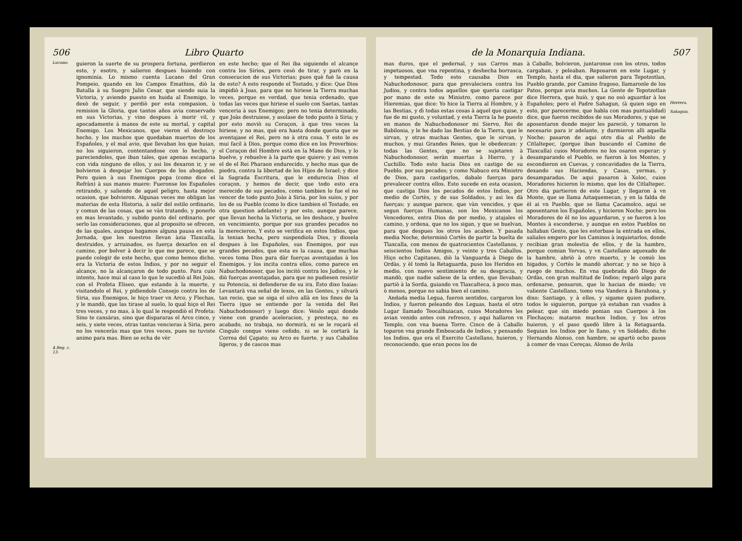506 Libro Quarto
Lucano.
4.Reg. c. 13.
guieron la suerte de su prospera fortuna, perdieron esto, y esotro, y salieron despues huiendo con ignominia. Lo mismo cuenta Lucano del Gran Pompeio, quando en los Campos Emathios, diò la Batalla à su Suegro Julio Cesar, que siendo suia la Victoria, y aviendo puesto en huida al Enemigo, lo dexò de seguir, y perdiò por esta compasion, ù remision la Gloria, que tantos años avia conservado en sus Victorias, y vino despues à morir vil, y apocadamente à manos de este su mortal, y capital Enemigo. Los Mexicanos, que vieron el destroço hecho, y los muchos que quedaban muertos de los Españoles, y el mal avio, que llevaban los que huian, no los siguieron, contentandose con lo hecho, y pareciendoles, que iban tales, que apenas escaparia con vida ninguno de ellos, y asi los dexaron ir, y se bolvieron à despojar los Cuerpos de los ahogados. Pero quien à sus Enemigos popa (como dice el Refràn) à sus manos muere: Fueronse los Españoles retirando, y saliendo de aquel peligro, hasta mejor ocasion, que bolvieron. Algunas veces me obligan las materias de esta Historia, à salir del estilo ordinario, y comun de las cosas, que se vàn tratando, y ponerlo en mas levantado, y subido punto del ordinario, por serlo las consideraciones, que al proposito se ofrecen, de las quales, aunque hagamos alguna pausa en esta Jornada, que los nuestros llevan àzia Tlaxcalla, destruidos, y arruinados, es fuerça dexarlos en el camino, por bolver à decir lo que me parece, que se puede colegir de este hecho, que como hemos dicho, era la Victoria de estos Indios, y por no seguir el alcançe, no la alcançaron de todo punto. Para cuio intento, hace mui al caso lo que le sucediò al Rei Joàs, con el Profeta Eliseo, que estando à la muerte, y visitandolo el Rei, y pidiendole Consejo contra los de Siria, sus Enemigos, le hiço traer vn Arco, y Flechas, y le mandò, que las tirase al suelo, lo qual hiço el Rei tres veces, y no mas, à lo qual le respondiò el Profeta: Sino te cansàras, sino que dispararas el Arco cinco, y seis, y siete veces, otras tantas vencieras à Siria, pero no los venceràs mas que tres veces, pues no tuviste animo para mas. Bien se echa de vèr
en este hecho; que el Rei iba siguiendo el alcançe contra los Sirios, pero cesò de tirar, y parò en la consecucion de sus Victorias; pues què fuè la causa de esto? A esto responde el Tostado, y dice: Que Dios impidiò à Joas, para que no hiriese la Tierra muchas veces, porque es verdad, que tenia ordenado, que todas las veces que hiriese el suelo con Saetas, tantas venceria à sus Enemigos; pero no tenia determinado, que Joàs destruiese, y asolase de todo punto à Siria; y por esto moviò su Coraçon, à que tres veces la hiriese, y no mas, què era hasta donde queria que se aventajase el Rei, pero no à otra cosa. Y esto le es mui facil à Dios, porque como dice en los Proverbios: el Coraçon del Hombre està en la Mano de Dios, y lo buelve, y rebuelve à la parte que quiere; y asi vemos el de el Rei Pharaon endurecido, y hecho mas que de piedra, contra la libertad de los Hijos de Israel; y dice la Sagrada Escritura, que le endurecia Dios el coraçon, y hemos de decir, que todo esto era merecido de sus pecados, como tambien lo fue el no vencer de todo punto Joàs à Siria, por los suios, y por los de su Pueblo (como lo dice tambien el Tostado, en otra question adelante) y por esto, aunque parece, que llevan hecha la Victoria, se les deshace, y buelve en vencimiento, porque por sus grandes pecados no la merecieron. Y esto se verifica en estos Indios, que la tenian hecha, pero suspendiola Dios, y diosela despues à los Españoles, sus Enemigos, por sus grandes pecados, que esta es la causa, que muchas veces toma Dios para dàr fuerças aventajadas à los Enemigos, y los incita contra ellos, como parece en Nabuchodonosor, que los incitò contra los Judios, y le diò fuerças aventajadas, para que no pudiesen resistir su Potencia, ni defenderse de su ira. Esto dixo Isaias: Levantarà vna señal de lexos, en las Gentes, y silvarà tan recio, que se oiga el silvo allà en los fines de la Tierra (que se entiende por la venida del Rei Nabuchodonosor) y luego dice: Veislo aqui donde viene con grande aceleracion, y presteça, no es acabado, no trabaja, no dormirà, ni se le roçarà el Cingulo conque viene ceñido, ni se le cortarà la Correa del Çapato; su Arco es fuerte, y sus Caballos ligeros, y de cascos mas
de la Monarquia Indiana. 507
mas duros, que el pedernal, y sus Carros mas impetuosos, que vna repentina, y deshecha borrasca, y tempestad. Todo esto causaba Dios en Nabuchodonosor, para que prevaleciera contra los Judios, y contra todos aquellos que queria castigar por mano de este su Ministro, como parece por Hieremias, que dice: Yo hice la Tierra al Hombre, y à las Bestias, y dì todas estas cosas à aquel que quise, y fue de mi gusto, y voluntad, y esta Tierra la he puesto en manos de Nabuchodonosor mi Siervo, Rei de Babilonia, y le he dado las Bestias de la Tierra, que le sirvan, y otras muchas Gentes, que le sirvan, y muchos, y mui Grandes Reies, que le obedezcan: y todas las Gentes, que no se sujetaren à Nabuchodonosor, seràn muertas à Hierro, y à Cuchillo. Todo esto hacia Dios en castigo de su Pueblo, por sus pecados; y como Nabuco era Ministro de Dios, para castigarlos, dabale fuerças para prevalecer contra ellos. Esto sucede en esta ocasion, que castiga Dios los pecados de estos Indios, por medio de Cortès, y de sus Soldados, y asi les dà fuerças; y aunque parece, que vàn vencidos, y que segun fuerças Humanas, son los Mexicanos los Vencedores, entra Dios de por medio, y atajales el camino, y ordena, que no los sigan, y que se buelvan, para que despues los otros los acaben. Y pasada media Noche, determinò Cortès de partir la buelta de Tlaxcalla, con menos de quatrocientos Castellanos, y seiscientos Indios Amigos, y veinte y tres Caballos. Hiço ocho Capitanes, diò la Vanguarda à Diego de Ordàs, y èl tomò la Retaguarda, puso los Heridos en medio, con nuevo sentimiento de su desgracia, y mandò, que nadie saliese de la orden, que llevaban; partiò à la Sorda, guiando vn Tlaxcalteca, à poco mas, ò menos, porque no sabia bien el camino.
Andada media Legua, fueron sentidos, cargaron los Indios, y fueron peleando dos Leguas, hasta el otro Lugar llamado Teocalhuiacan, cuios Moradores les avian venido antes con refresco, y aqui hallaron vn Templo, con vna buena Torre. Cinco de à Caballo toparon vna grande Emboscada de Indios, y pensando los Indios, que era el Exercito Castellano, huieron, y reconociendo, que eran pocos los de
à Caballo, bolvieron, juntaronse con los otros, todos cargaban, y peleaban. Reposaron en este Lugar, y Templo, hasta el dia, que salieron para Tepotzotlan, Pueblo grande, por Camino fragoso, llamaronle de los Patos, porque avia muchos. La Gente de Tepotzotlan dice Herrera, que huiò, y que no osò aguardar à los Españoles; pero el Padre Sahagun, (à quien sigo en esto, por parecerme, que habla con mas puntualidad) dice, que fueron recibidos de sus Moradores, y que se aposentaron donde mejor les pareciò, y tomaron lo necesario para ir adelante, y durmieron alli aquella Noche; pasaron de aqui otro dia al Pueblo de Citlaltepec, (porque iban buscando el Camino de Tlaxcalla) cuios Moradores no los osaron esperar; y desamparando el Pueblo, se fueron à los Montes, y escondieron en Cuevas, y concavidades de la Tierra, dexando sus Haciendas, y Casas, yermas, y desamparadas. De aqui pasaron à Xoloc, cuios Moradores hicieron lo mismo, que los de Citlaltepec. Otro dia partieron de este Lugar, y llegaron à vn Monte, que se llama Aztaquemecan, y en la falda de èl ai vn Pueblo, que se llama Çacamolco, aqui se aposentaron los Españoles, y hicieron Noche; pero los Moradores de èl no los aguardaron, y se fueron à los Montes à esconderse, y aunque en estos Pueblos no hallaban Gente, que les estorbase la entrada en ellos, saliales empero por los Caminos à inquietarlos, donde recibian gran molestia de ellos, y de la hambre, porque comian Yervas, y vn Castellano aquexado de la hambre, abriò à otro muerto, y le comiò los higados, y Cortès le mandò ahorcar, y no se hiço à ruego de muchos. En vna quebrada diò Diego de Ordàs, con gran multitud de Indios; reparò algo para ordenarse, pensaron, que lo hacian de miedo; vn valiente Castellano, tomo vna Vandera à Barahona, y dixo: Santiago, y à ellos, y sigame quien pudiere, todos le siguieron, porque yà estaban ran vsados à pelear, que sin miedo ponian sus Cuerpos à los Flechaços; mataron muchos Indios, y los otros huieron, y el paso quedò libre à la Retaguarda. Seguian los Indios por lo llano, y vn Soldado, dicho Hernando Alonso, con hambre, se apartò ocho pasos à comer de vnas Cereças, Alonso de Avila
Herrera.
Sahagun.